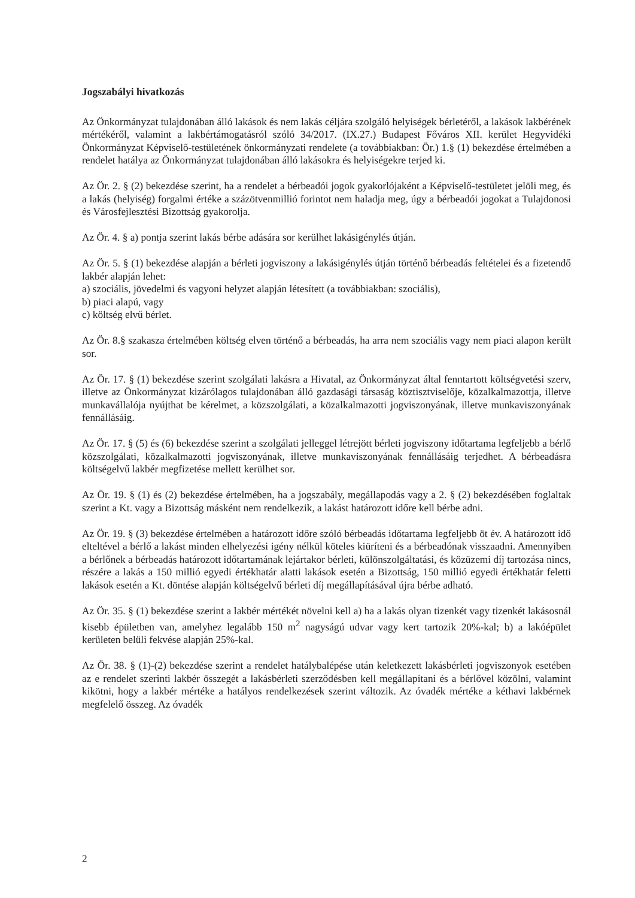Jogszabályi hivatkozás
Az Önkormányzat tulajdonában álló lakások és nem lakás céljára szolgáló helyiségek bérletéről, a lakások lakbérének mértékéről, valamint a lakbértámogatásról szóló 34/2017. (IX.27.) Budapest Főváros XII. kerület Hegyvidéki Önkormányzat Képviselő-testületének önkormányzati rendelete (a továbbiakban: Ör.) 1.§ (1) bekezdése értelmében a rendelet hatálya az Önkormányzat tulajdonában álló lakásokra és helyiségekre terjed ki.
Az Ör. 2. § (2) bekezdése szerint, ha a rendelet a bérbeadói jogok gyakorlójaként a Képviselő-testületet jelöli meg, és a lakás (helyiség) forgalmi értéke a százötvenmillió forintot nem haladja meg, úgy a bérbeadói jogokat a Tulajdonosi és Városfejlesztési Bizottság gyakorolja.
Az Ör. 4. § a) pontja szerint lakás bérbe adására sor kerülhet lakásigénylés útján.
Az Ör. 5. § (1) bekezdése alapján a bérleti jogviszony a lakásigénylés útján történő bérbeadás feltételei és a fizetendő lakbér alapján lehet:
a) szociális, jövedelmi és vagyoni helyzet alapján létesített (a továbbiakban: szociális),
b) piaci alapú, vagy
c) költség elvű bérlet.
Az Ör. 8.§ szakasza értelmében költség elven történő a bérbeadás, ha arra nem szociális vagy nem piaci alapon került sor.
Az Ör. 17. § (1) bekezdése szerint szolgálati lakásra a Hivatal, az Önkormányzat által fenntartott költségvetési szerv, illetve az Önkormányzat kizárólagos tulajdonában álló gazdasági társaság köztisztviselője, közalkalmazottja, illetve munkavállalója nyújthat be kérelmet, a közszolgálati, a közalkalmazotti jogviszonyának, illetve munkaviszonyának fennállásáig.
Az Ör. 17. § (5) és (6) bekezdése szerint a szolgálati jelleggel létrejött bérleti jogviszony időtartama legfeljebb a bérlő közszolgálati, közalkalmazotti jogviszonyának, illetve munkaviszonyának fennállásáig terjedhet. A bérbeadásra költségelvű lakbér megfizetése mellett kerülhet sor.
Az Ör. 19. § (1) és (2) bekezdése értelmében, ha a jogszabály, megállapodás vagy a 2. § (2) bekezdésében foglaltak szerint a Kt. vagy a Bizottság másként nem rendelkezik, a lakást határozott időre kell bérbe adni.
Az Ör. 19. § (3) bekezdése értelmében a határozott időre szóló bérbeadás időtartama legfeljebb öt év. A határozott idő elteltével a bérlő a lakást minden elhelyezési igény nélkül köteles kiüríteni és a bérbeadónak visszaadni. Amennyiben a bérlőnek a bérbeadás határozott időtartamának lejártakor bérleti, különszolgáltatási, és közüzemi díj tartozása nincs, részére a lakás a 150 millió egyedi értékhatár alatti lakások esetén a Bizottság, 150 millió egyedi értékhatár feletti lakások esetén a Kt. döntése alapján költségelvű bérleti díj megállapításával újra bérbe adható.
Az Ör. 35. § (1) bekezdése szerint a lakbér mértékét növelni kell a) ha a lakás olyan tizenkét vagy tizenkét lakásosnál kisebb épületben van, amelyhez legalább 150 m<sup>2</sup> nagyságú udvar vagy kert tartozik 20%-kal; b) a lakóépület kerületen belüli fekvése alapján 25%-kal.
Az Ör. 38. § (1)-(2) bekezdése szerint a rendelet hatálybalépése után keletkezett lakásbérleti jogviszonyok esetében az e rendelet szerinti lakbér összegét a lakásbérleti szerződésben kell megállapítani és a bérlővel közölni, valamint kikötni, hogy a lakbér mértéke a hatályos rendelkezések szerint változik. Az óvadék mértéke a kéthavi lakbérnek megfelelő összeg. Az óvadék
2